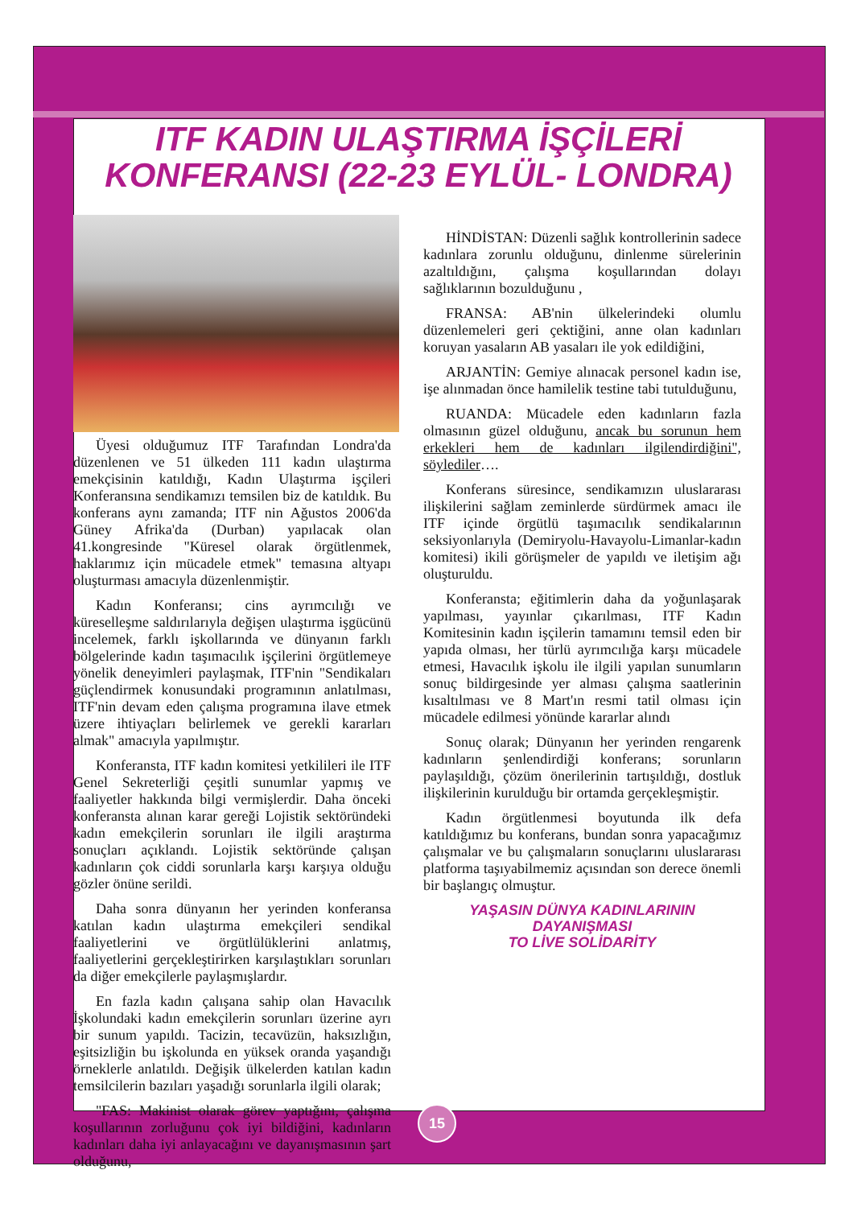ITF KADIN ULAŞTIRMA İŞÇİLERİ
KONFERANSI (22-23 EYLÜL- LONDRA)
Üyesi olduğumuz ITF Tarafından Londra'da düzenlenen ve 51 ülkeden 111 kadın ulaştırma emekçisinin katıldığı, Kadın Ulaştırma işçileri Konferansına sendikamızı temsilen biz de katıldık. Bu konferans aynı zamanda; ITF nin Ağustos 2006'da Güney Afrika'da (Durban) yapılacak olan 41.kongresinde "Küresel olarak örgütlenmek, haklarımız için mücadele etmek" temasına altyapı oluşturması amacıyla düzenlenmiştir.
Kadın Konferansı; cins ayrımcılığı ve küreselleşme saldırılarıyla değişen ulaştırma işgücünü incelemek, farklı işkollarında ve dünyanın farklı bölgelerinde kadın taşımacılık işçilerini örgütlemeye yönelik deneyimleri paylaşmak, ITF'nin "Sendikaları güçlendirmek konusundaki programının anlatılması, ITF'nin devam eden çalışma programına ilave etmek üzere ihtiyaçları belirlemek ve gerekli kararları almak" amacıyla yapılmıştır.
Konferansta, ITF kadın komitesi yetkilileri ile ITF Genel Sekreterliği çeşitli sunumlar yapmış ve faaliyetler hakkında bilgi vermişlerdir. Daha önceki konferansta alınan karar gereği Lojistik sektöründeki kadın emekçilerin sorunları ile ilgili araştırma sonuçları açıklandı. Lojistik sektöründe çalışan kadınların çok ciddi sorunlarla karşı karşıya olduğu gözler önüne serildi.
Daha sonra dünyanın her yerinden konferansa katılan kadın ulaştırma emekçileri sendikal faaliyetlerini ve örgütlülüklerini anlatmış, faaliyetlerini gerçekleştirirken karşılaştıkları sorunları da diğer emekçilerle paylaşmışlardır.
En fazla kadın çalışana sahip olan Havacılık İşkolundaki kadın emekçilerin sorunları üzerine ayrı bir sunum yapıldı. Tacizin, tecavüzün, haksızlığın, eşitsizliğin bu işkolunda en yüksek oranda yaşandığı örneklerle anlatıldı. Değişik ülkelerden katılan kadın temsilcilerin bazıları yaşadığı sorunlarla ilgili olarak;
"FAS: Makinist olarak görev yaptığını, çalışma koşullarının zorluğunu çok iyi bildiğini, kadınların kadınları daha iyi anlayacağını ve dayanışmasının şart olduğunu,
HİNDİSTAN: Düzenli sağlık kontrollerinin sadece kadınlara zorunlu olduğunu, dinlenme sürelerinin azaltıldığını, çalışma koşullarından dolayı sağlıklarının bozulduğunu ,
FRANSA: AB'nin ülkelerindeki olumlu düzenlemeleri geri çektiğini, anne olan kadınları koruyan yasaların AB yasaları ile yok edildiğini,
ARJANTİN: Gemiye alınacak personel kadın ise, işe alınmadan önce hamilelik testine tabi tutulduğunu,
RUANDA: Mücadele eden kadınların fazla olmasının güzel olduğunu, ancak bu sorunun hem erkekleri hem de kadınları ilgilendirdiğini", söylediler….
Konferans süresince, sendikamızın uluslararası ilişkilerini sağlam zeminlerde sürdürmek amacı ile ITF içinde örgütlü taşımacılık sendikalarının seksiyonlarıyla (Demiryolu-Havayolu-Limanlar-kadın komitesi) ikili görüşmeler de yapıldı ve iletişim ağı oluşturuldu.
Konferansta; eğitimlerin daha da yoğunlaşarak yapılması, yayınlar çıkarılması, ITF Kadın Komitesinin kadın işçilerin tamamını temsil eden bir yapıda olması, her türlü ayrımcılığa karşı mücadele etmesi, Havacılık işkolu ile ilgili yapılan sunumların sonuç bildirgesinde yer alması çalışma saatlerinin kısaltılması ve 8 Mart'ın resmi tatil olması için mücadele edilmesi yönünde kararlar alındı
Sonuç olarak; Dünyanın her yerinden rengarenk kadınların şenlendirdiği konferans; sorunların paylaşıldığı, çözüm önerilerinin tartışıldığı, dostluk ilişkilerinin kurulduğu bir ortamda gerçekleşmiştir.
Kadın örgütlenmesi boyutunda ilk defa katıldığımız bu konferans, bundan sonra yapacağımız çalışmalar ve bu çalışmaların sonuçlarını uluslararası platforma taşıyabilmemiz açısından son derece önemli bir başlangıç olmuştur.
YAŞASIN DÜNYA KADINLARININ
DAYANIŞMASI
TO LİVE SOLİDARİTY
15